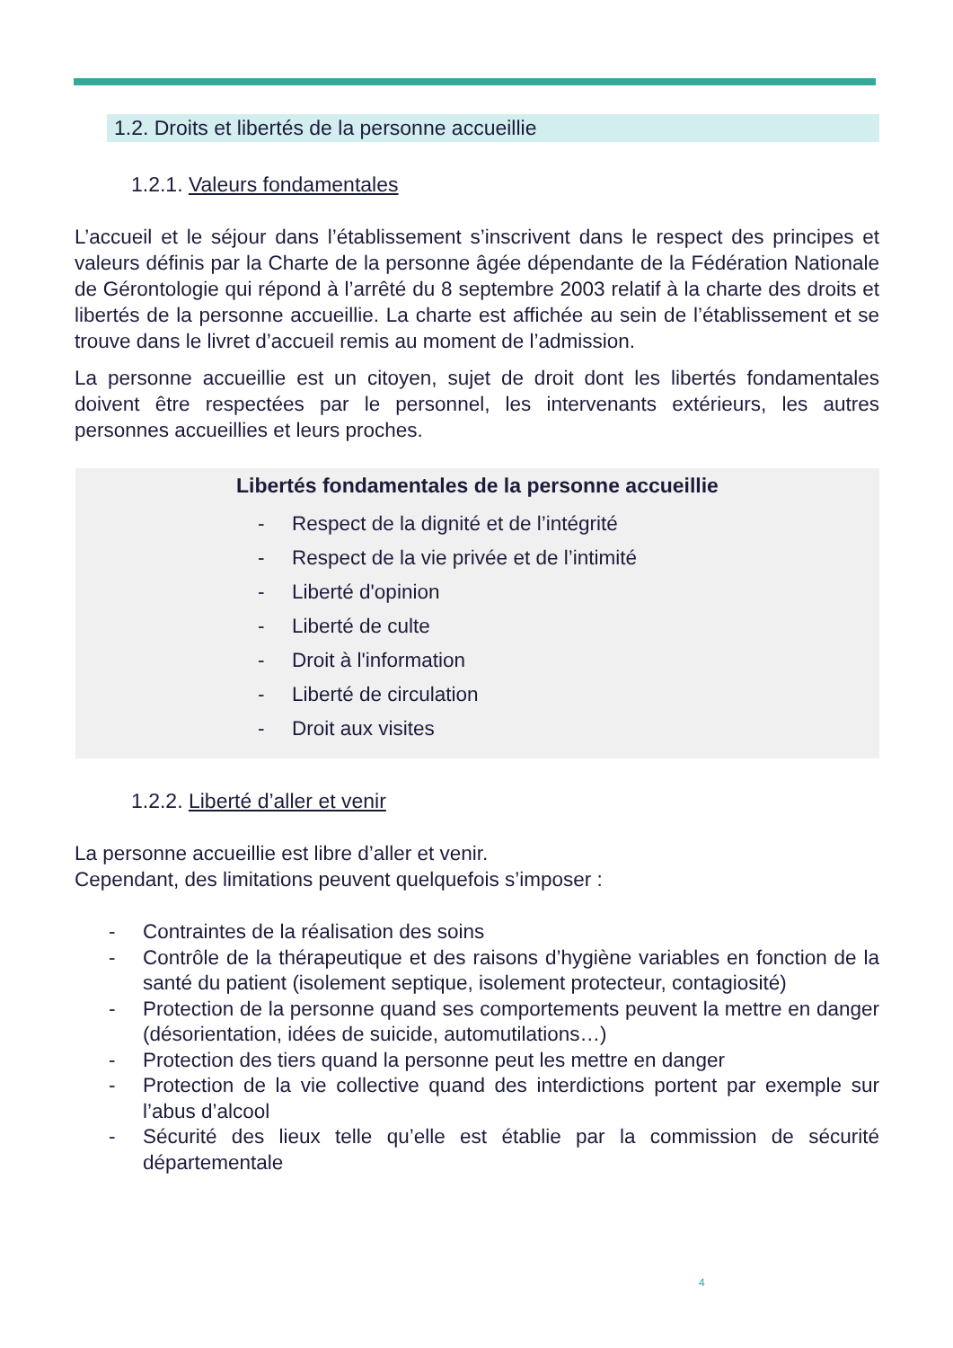1.2. Droits et libertés de la personne accueillie
1.2.1. Valeurs fondamentales
L’accueil et le séjour dans l’établissement s’inscrivent dans le respect des principes et valeurs définis par la Charte de la personne âgée dépendante de la Fédération Nationale de Gérontologie qui répond à l’arrêté du 8 septembre 2003 relatif à la charte des droits et libertés de la personne accueillie. La charte est affichée au sein de l’établissement et se trouve dans le livret d’accueil remis au moment de l’admission.
La personne accueillie est un citoyen, sujet de droit dont les libertés fondamentales doivent être respectées par le personnel, les intervenants extérieurs, les autres personnes accueillies et leurs proches.
Libertés fondamentales de la personne accueillie
- Respect de la dignité et de l’intégrité
- Respect de la vie privée et de l’intimité
- Liberté d'opinion
- Liberté de culte
- Droit à l'information
- Liberté de circulation
- Droit aux visites
1.2.2. Liberté d’aller et venir
La personne accueillie est libre d’aller et venir.
Cependant, des limitations peuvent quelquefois s’imposer :
- Contraintes de la réalisation des soins
- Contrôle de la thérapeutique et des raisons d’hygiène variables en fonction de la santé du patient (isolement septique, isolement protecteur, contagiosité)
- Protection de la personne quand ses comportements peuvent la mettre en danger (désorientation, idées de suicide, automutilations…)
- Protection des tiers quand la personne peut les mettre en danger
- Protection de la vie collective quand des interdictions portent par exemple sur l’abus d’alcool
- Sécurité des lieux telle qu’elle est établie par la commission de sécurité départementale
4